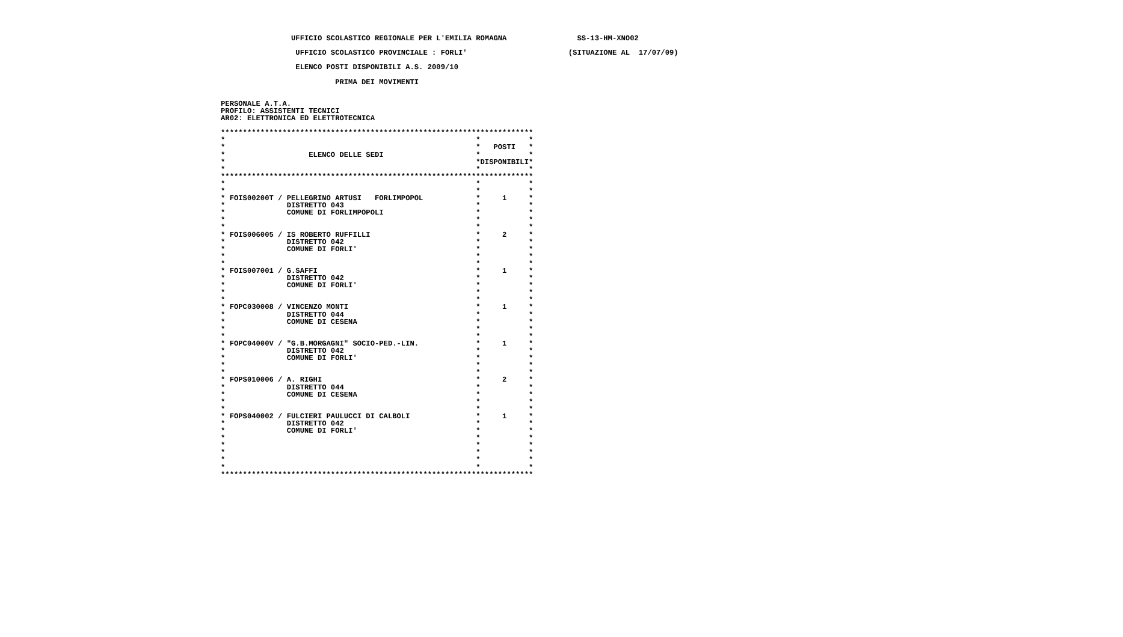UFFICIO SCOLASTICO REGIONALE PER L'EMILIA ROMAGNA                SS-13-HM-XNO02

                 UFFICIO SCOLASTICO PROVINCIALE : FORLI'                       (SITUAZIONE AL  17/07/09)

                 ELENCO POSTI DISPONIBILI A.S. 2009/10

                          PRIMA DEI MOVIMENTI


PERSONALE A.T.A.
PROFILO: ASSISTENTI TECNICI
AR02: ELETTRONICA ED ELETTROTECNICA

***********************************************************************
*                                                         *           *
*                                                         *   POSTI   *
*                   ELENCO DELLE SEDI                     *           *
*                                                         *DISPONIBILI*
*                                                         *           *
***********************************************************************
*                                                         *           *
*                                                         *           *
* FOIS00200T / PELLEGRINO ARTUSI   FORLIMPOPOL            *     1     *
*              DISTRETTO 043                              *           *
*              COMUNE DI FORLIMPOPOLI                     *           *
*                                                         *           *
*                                                         *           *
* FOIS006005 / IS ROBERTO RUFFILLI                        *     2     *
*              DISTRETTO 042                              *           *
*              COMUNE DI FORLI'                           *           *
*                                                         *           *
*                                                         *           *
* FOIS007001 / G.SAFFI                                    *     1     *
*              DISTRETTO 042                              *           *
*              COMUNE DI FORLI'                           *           *
*                                                         *           *
*                                                         *           *
* FOPC030008 / VINCENZO MONTI                             *     1     *
*              DISTRETTO 044                              *           *
*              COMUNE DI CESENA                           *           *
*                                                         *           *
*                                                         *           *
* FOPC04000V / "G.B.MORGAGNI" SOCIO-PED.-LIN.             *     1     *
*              DISTRETTO 042                              *           *
*              COMUNE DI FORLI'                           *           *
*                                                         *           *
*                                                         *           *
* FOPS010006 / A. RIGHI                                   *     2     *
*              DISTRETTO 044                              *           *
*              COMUNE DI CESENA                           *           *
*                                                         *           *
*                                                         *           *
* FOPS040002 / FULCIERI PAULUCCI DI CALBOLI               *     1     *
*              DISTRETTO 042                              *           *
*              COMUNE DI FORLI'                           *           *
*                                                         *           *
*                                                         *           *
*                                                         *           *
*                                                         *           *
*                                                         *           *
***********************************************************************